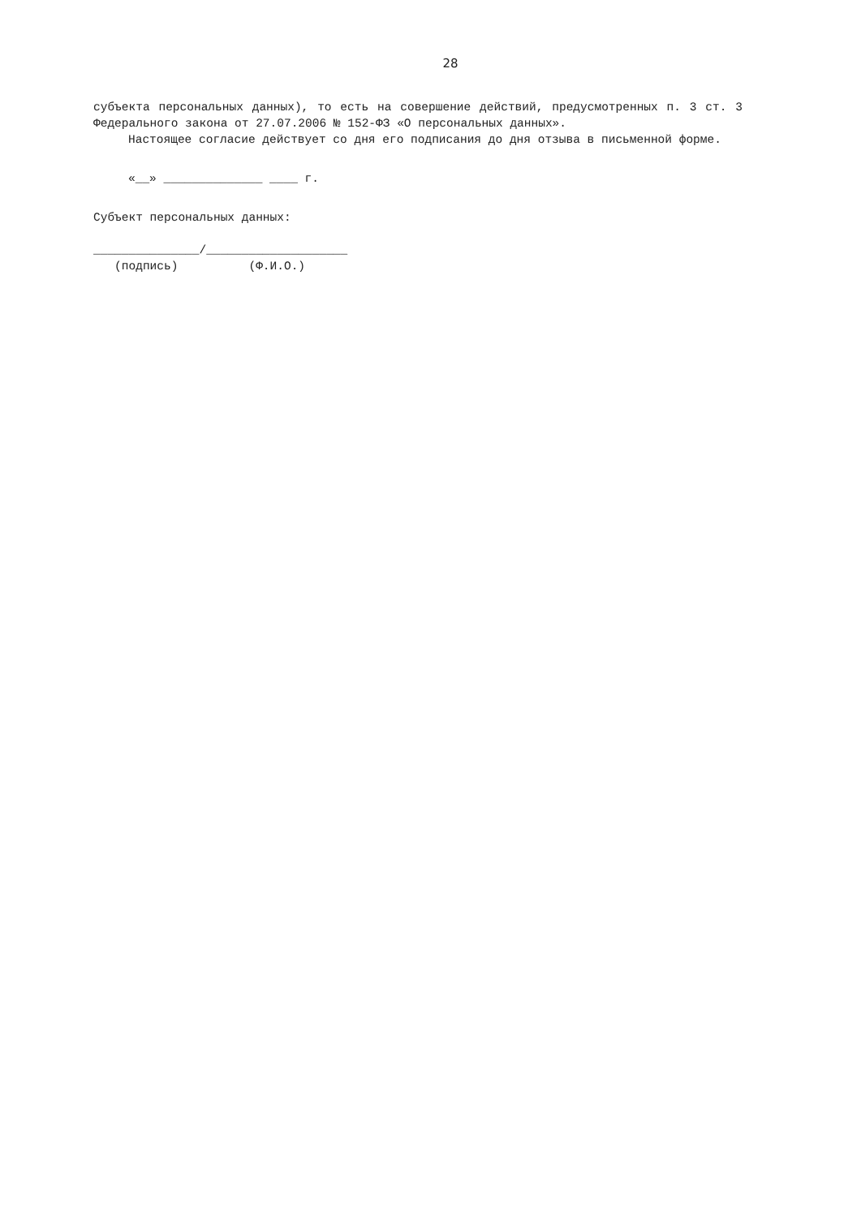28
субъекта персональных данных), то есть на совершение действий, предусмотренных п. 3 ст. 3 Федерального закона от 27.07.2006 № 152-ФЗ «О персональных данных».
Настоящее согласие действует со дня его подписания до дня отзыва в письменной форме.
«__» ______________ ____ г.
Субъект персональных данных:
_______________/____________________ (подпись) (Ф.И.О.)